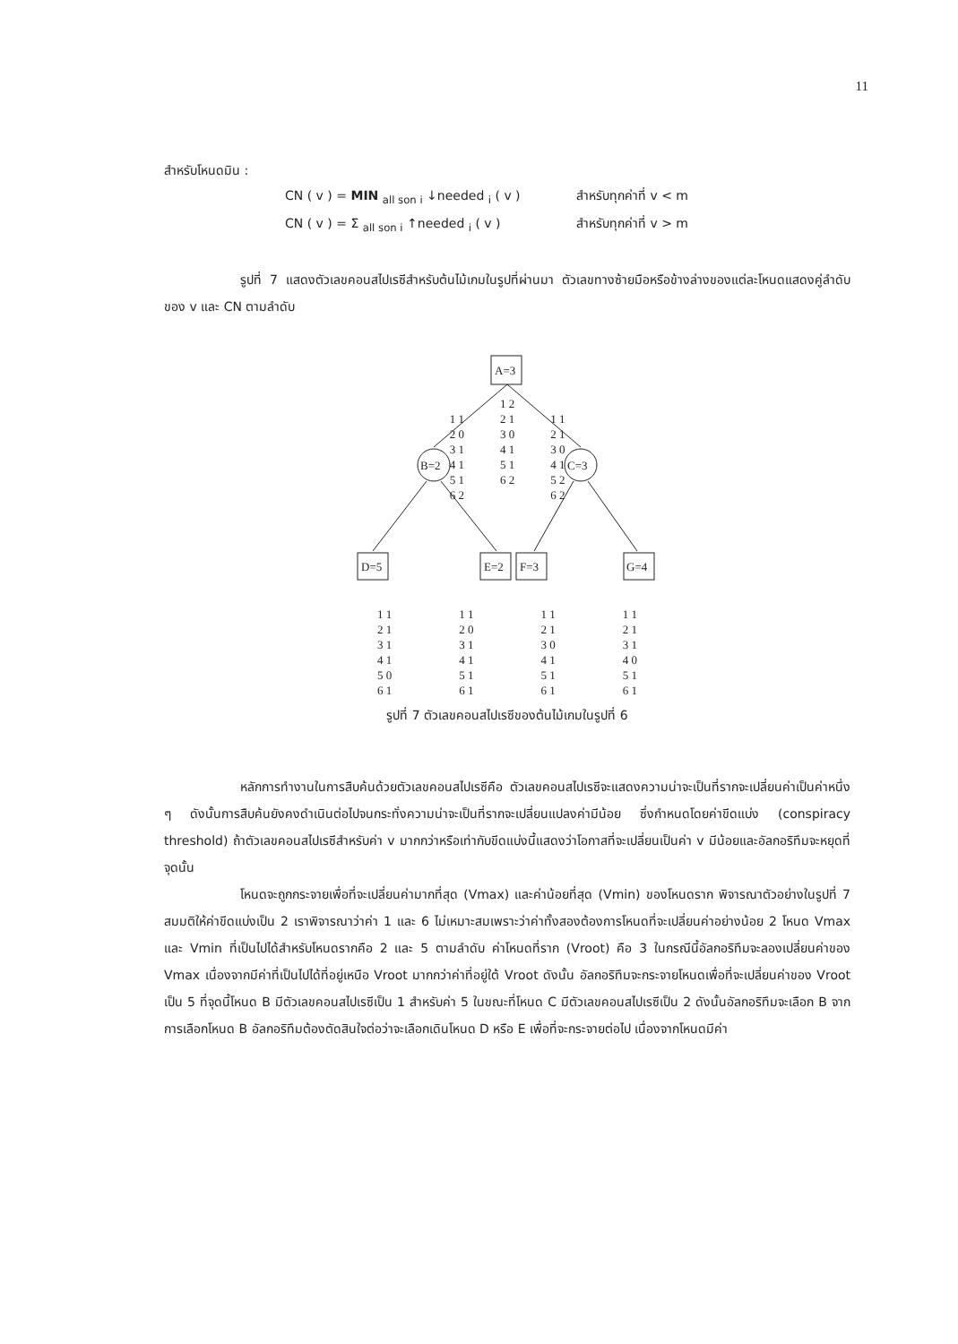11
สำหรับโหนดมิน :
CN ( v ) = MIN <sub>all son i</sub> ↓needed <sub>i</sub> ( v ) สำหรับทุกค่าที่ v < m
CN ( v ) = Σ <sub>all son i</sub> ↑needed <sub>i</sub> ( v ) สำหรับทุกค่าที่ v > m
รูปที่ 7 แสดงตัวเลขคอนสไปเรซีสำหรับต้นไม้เกมในรูปที่ผ่านมา ตัวเลขทางซ้ายมือหรือข้างล่างของแต่ละโหนดแสดงคู่ลำดับของ v และ CN ตามลำดับ
A=3
B=2
C=3
D=5
E=2
F=3
G=4
1 1
2 0
3 1
4 1
5 1
6 2
1 2
2 1
3 0
4 1
5 1
6 2
1 1
2 1
3 0
4 1
5 2
6 2
1 1
2 1
3 1
4 1
5 0
6 1
1 1
2 0
3 1
4 1
5 1
6 1
1 1
2 1
3 0
4 1
5 1
6 1
1 1
2 1
3 1
4 0
5 1
6 1
รูปที่ 7 ตัวเลขคอนสไปเรซีของต้นไม้เกมในรูปที่ 6
หลักการทำงานในการสืบค้นด้วยตัวเลขคอนสไปเรซีคือ ตัวเลขคอนสไปเรซีจะแสดงความน่าจะเป็นที่รากจะเปลี่ยนค่าเป็นค่าหนึ่ง ๆ ดังนั้นการสืบค้นยังคงดำเนินต่อไปจนกระทั่งความน่าจะเป็นที่รากจะเปลี่ยนแปลงค่ามีน้อย ซึ่งกำหนดโดยค่าขีดแบ่ง (conspiracy threshold) ถ้าตัวเลขคอนสไปเรซีสำหรับค่า v มากกว่าหรือเท่ากับขีดแบ่งนี้แสดงว่าโอกาสที่จะเปลี่ยนเป็นค่า v มีน้อยและอัลกอริทึมจะหยุดที่จุดนั้น
โหนดจะถูกกระจายเพื่อที่จะเปลี่ยนค่ามากที่สุด (Vmax) และค่าน้อยที่สุด (Vmin) ของโหนดราก พิจารณาตัวอย่างในรูปที่ 7 สมมติให้ค่าขีดแบ่งเป็น 2 เราพิจารณาว่าค่า 1 และ 6 ไม่เหมาะสมเพราะว่าค่าทั้งสองต้องการโหนดที่จะเปลี่ยนค่าอย่างน้อย 2 โหนด Vmax และ Vmin ที่เป็นไปได้สำหรับโหนดรากคือ 2 และ 5 ตามลำดับ ค่าโหนดที่ราก (Vroot) คือ 3 ในกรณีนี้อัลกอริทึมจะลองเปลี่ยนค่าของ Vmax เนื่องจากมีค่าที่เป็นไปได้ที่อยู่เหนือ Vroot มากกว่าค่าที่อยู่ใต้ Vroot ดังนั้น อัลกอริทึมจะกระจายโหนดเพื่อที่จะเปลี่ยนค่าของ Vroot เป็น 5 ที่จุดนี้โหนด B มีตัวเลขคอนสไปเรซีเป็น 1 สำหรับค่า 5 ในขณะที่โหนด C มีตัวเลขคอนสไปเรซีเป็น 2 ดังนั้นอัลกอริทึมจะเลือก B จากการเลือกโหนด B อัลกอริทึมต้องตัดสินใจต่อว่าจะเลือกเดินโหนด D หรือ E เพื่อที่จะกระจายต่อไป เนื่องจากโหนดมีค่า